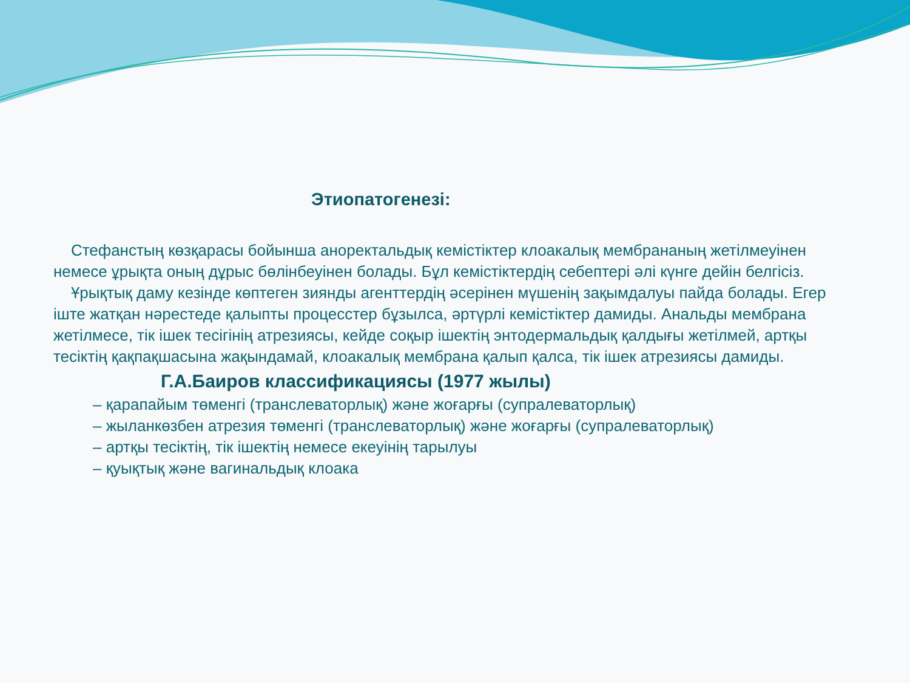Этиопатогенезі:
Стефанстың көзқарасы бойынша аноректальдық кемістіктер клоакалық мембрананың жетілмеуінен немесе ұрықта оның дұрыс бөлінбеуінен болады. Бұл кемістіктердің себептері әлі күнге дейін белгісіз.
Ұрықтық даму кезінде көптеген зиянды агенттердің әсерінен мүшенің зақымдалуы пайда болады. Егер іште жатқан нәрестеде қалыпты процесстер бұзылса, әртүрлі кемістіктер дамиды. Анальды мембрана жетілмесе, тік ішек тесігінің атрезиясы, кейде соқыр ішектің энтодермальдық қалдығы жетілмей, артқы тесіктің қақпақшасына жақындамай, клоакалық мембрана қалып қалса, тік ішек атрезиясы дамиды.
Г.А.Баиров классификациясы (1977 жылы)
– қарапайым төменгі (транслеваторлық) және жоғарғы (супралеваторлық)
– жыланкөзбен атрезия төменгі (транслеваторлық) және жоғарғы (супралеваторлық)
– артқы тесіктің, тік ішектің немесе екеуінің тарылуы
– қуықтық және вагинальдық клоака